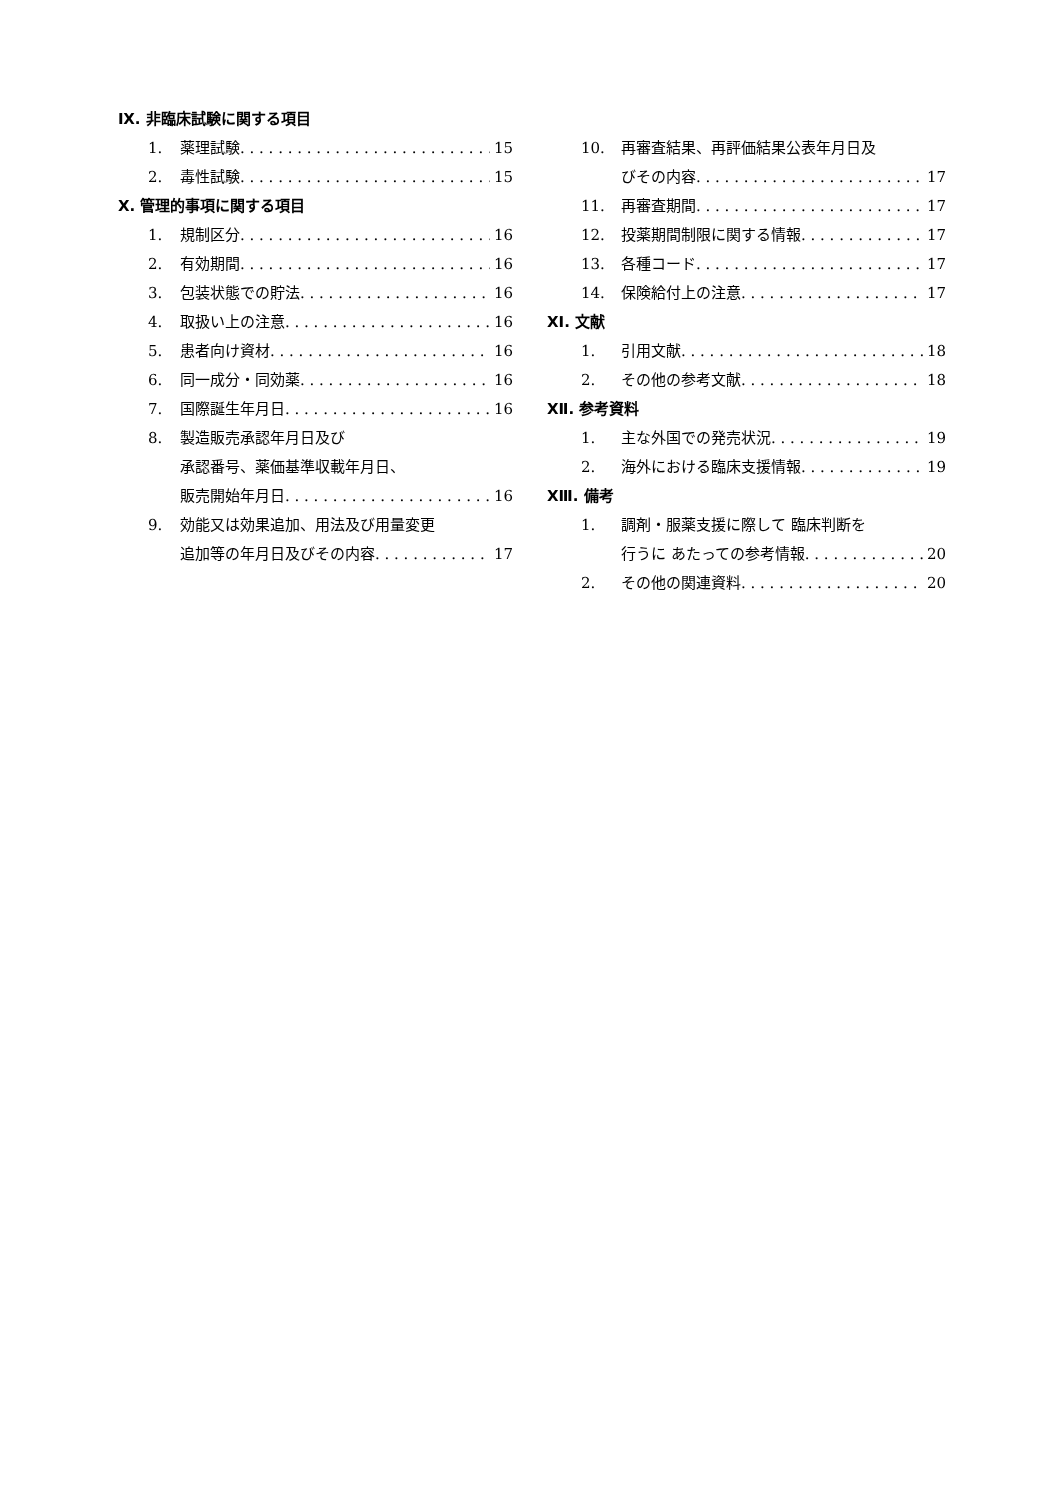Ⅸ. 非臨床試験に関する項目
1. 薬理試験 15
2. 毒性試験 15
Ⅹ. 管理的事項に関する項目
1. 規制区分 16
2. 有効期間 16
3. 包装状態での貯法 16
4. 取扱い上の注意 16
5. 患者向け資材 16
6. 同一成分・同効薬 16
7. 国際誕生年月日 16
8. 製造販売承認年月日及び
承認番号、薬価基準収載年月日、
販売開始年月日 16
9. 効能又は効果追加、用法及び用量変更
追加等の年月日及びその内容 17
10. 再審査結果、再評価結果公表年月日及
びその内容 17
11. 再審査期間 17
12. 投薬期間制限に関する情報 17
13. 各種コード 17
14. 保険給付上の注意 17
XⅠ. 文献
1. 引用文献 18
2. その他の参考文献 18
XⅡ. 参考資料
1. 主な外国での発売状況 19
2. 海外における臨床支援情報 19
XⅢ. 備考
1. 調剤・服薬支援に際して 臨床判断を
行うに あたっての参考情報 20
2. その他の関連資料 20